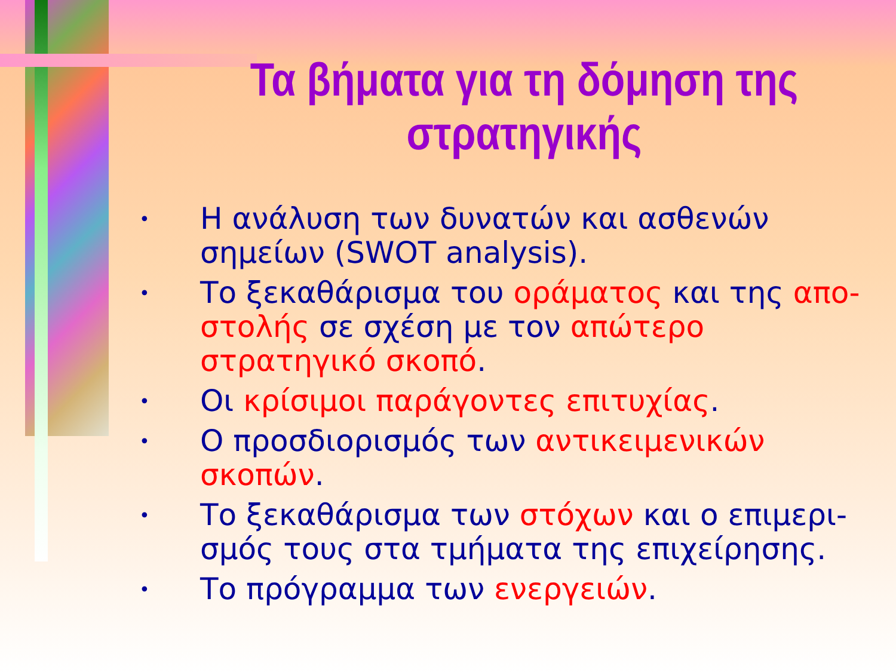Τα βήματα για τη δόμηση της στρατηγικής
• Η ανάλυση των δυνατών και ασθενών σημείων (SWOT analysis).
• Το ξεκαθάρισμα του οράματος και της απο-στολής σε σχέση με τον απώτερο στρατηγικό σκοπό.
• Οι κρίσιμοι παράγοντες επιτυχίας.
• Ο προσδιορισμός των αντικειμενικών σκοπών.
• Το ξεκαθάρισμα των στόχων και ο επιμερι-σμός τους στα τμήματα της επιχείρησης.
• Το πρόγραμμα των ενεργειών.